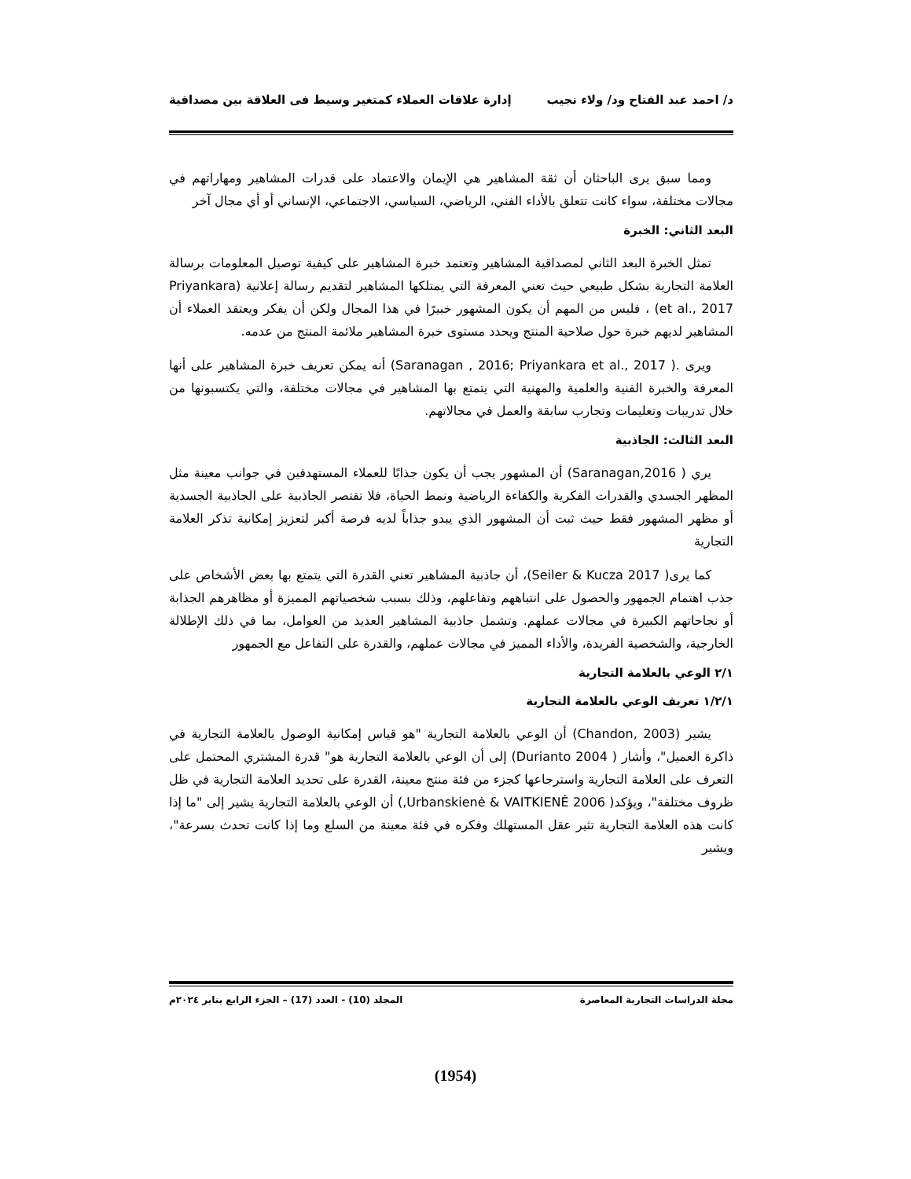د/ احمد عبد الفتاح ود/ ولاء نجيب إدارة علاقات العملاء كمتغير وسيط فى العلاقة بين مصداقية
ومما سبق يرى الباحثان أن ثقة المشاهير هي الإيمان والاعتماد على قدرات المشاهير ومهاراتهم في مجالات مختلفة، سواء كانت تتعلق بالأداء الفني، الرياضي، السياسي، الاجتماعي، الإنساني أو أي مجال آخر
البعد الثاني: الخبرة
تمثل الخبرة البعد الثاني لمصداقية المشاهير وتعتمد خبرة المشاهير على كيفية توصيل المعلومات برسالة العلامة التجارية بشكل طبيعي حيث تعني المعرفة التي يمتلكها المشاهير لتقديم رسالة إعلانية (Priyankara et al., 2017) ، فليس من المهم أن يكون المشهور خبيرًا في هذا المجال ولكن أن يفكر ويعتقد العملاء أن المشاهير لديهم خبرة حول صلاحية المنتج ويحدد مستوى خبرة المشاهير ملائمة المنتج من عدمه.
ويرى .( Saranagan , 2016; Priyankara et al., 2017) أنه يمكن تعريف خبرة المشاهير على أنها المعرفة والخبرة الفنية والعلمية والمهنية التي يتمتع بها المشاهير في مجالات مختلفة، والتي يكتسبونها من خلال تدريبات وتعليمات وتجارب سابقة والعمل في مجالاتهم.
البعد الثالث: الجاذبية
يري ( Saranagan,2016) أن المشهور يجب أن يكون جذابًا للعملاء المستهدفين في جوانب معينة مثل المظهر الجسدي والقدرات الفكرية والكفاءة الرياضية ونمط الحياة، فلا تقتصر الجاذبية على الجاذبية الجسدية أو مظهر المشهور فقط حيث ثبت أن المشهور الذي يبدو جذاباً لديه فرصة أكبر لتعزيز إمكانية تذكر العلامة التجارية
كما يرى( Seiler & Kucza 2017)، أن جاذبية المشاهير تعني القدرة التي يتمتع بها بعض الأشخاص على جذب اهتمام الجمهور والحصول على انتباههم وتفاعلهم، وذلك بسبب شخصياتهم المميزة أو مظاهرهم الجذابة أو نجاحاتهم الكبيرة في مجالات عملهم. وتشمل جاذبية المشاهير العديد من العوامل، بما في ذلك الإطلالة الخارجية، والشخصية الفريدة، والأداء المميز في مجالات عملهم، والقدرة على التفاعل مع الجمهور
٢/١ الوعي بالعلامة التجارية
١/٢/١ تعريف الوعي بالعلامة التجارية
يشير (Chandon, 2003) أن الوعي بالعلامة التجارية "هو قياس إمكانية الوصول بالعلامة التجارية في ذاكرة العميل"، وأشار ( Durianto 2004) إلى أن الوعي بالعلامة التجارية هو" قدرة المشتري المحتمل على التعرف على العلامة التجارية واسترجاعها كجزء من فئة منتج معينة، القدرة على تحديد العلامة التجارية في ظل ظروف مختلفة"، ويؤكد( Urbanskienė & VAITKIENĖ 2006,) أن الوعي بالعلامة التجارية يشير إلى "ما إذا كانت هذه العلامة التجارية تثير عقل المستهلك وفكره في فئة معينة من السلع وما إذا كانت تحدث بسرعة"، ويشير
مجلة الدراسات التجارية المعاصرة المجلد (10) - العدد (17) – الجزء الرابع يناير ٢٠٢٤م
(1954)